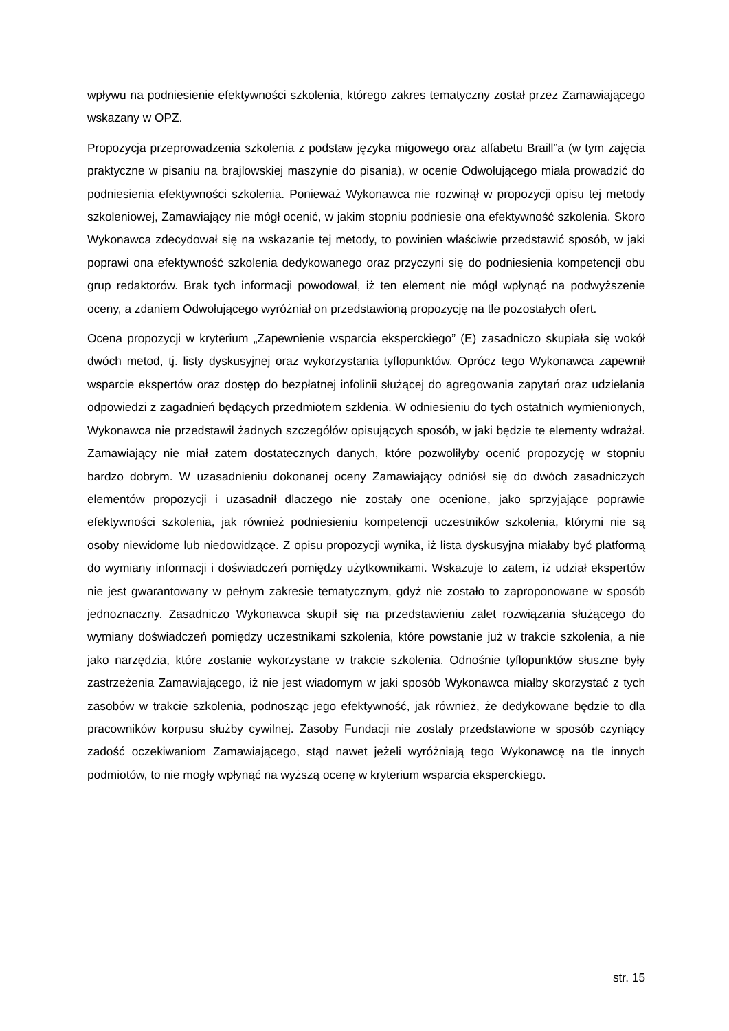wpływu na podniesienie efektywności szkolenia, którego zakres tematyczny został przez Zamawiającego wskazany w OPZ.
Propozycja przeprowadzenia szkolenia z podstaw języka migowego oraz alfabetu Braill”a (w tym zajęcia praktyczne w pisaniu na brajlowskiej maszynie do pisania), w ocenie Odwołującego miała prowadzić do podniesienia efektywności szkolenia. Ponieważ Wykonawca nie rozwinął w propozycji opisu tej metody szkoleniowej, Zamawiający nie mógł ocenić, w jakim stopniu podniesie ona efektywność szkolenia. Skoro Wykonawca zdecydował się na wskazanie tej metody, to powinien właściwie przedstawić sposób, w jaki poprawi ona efektywność szkolenia dedykowanego oraz przyczyni się do podniesienia kompetencji obu grup redaktorów. Brak tych informacji powodował, iż ten element nie mógł wpłynąć na podwyższenie oceny, a zdaniem Odwołującego wyróżniał on przedstawioną propozycję na tle pozostałych ofert.
Ocena propozycji w kryterium „Zapewnienie wsparcia eksperckiego” (E) zasadniczo skupiała się wokół dwóch metod, tj. listy dyskusyjnej oraz wykorzystania tyflopunktów. Oprócz tego Wykonawca zapewnił wsparcie ekspertów oraz dostęp do bezpłatnej infolinii służącej do agregowania zapytań oraz udzielania odpowiedzi z zagadnień będących przedmiotem szklenia. W odniesieniu do tych ostatnich wymienionych, Wykonawca nie przedstawił żadnych szczegółów opisujących sposób, w jaki będzie te elementy wdrażał. Zamawiający nie miał zatem dostatecznych danych, które pozwoliłyby ocenić propozycję w stopniu bardzo dobrym. W uzasadnieniu dokonanej oceny Zamawiający odniósł się do dwóch zasadniczych elementów propozycji i uzasadnił dlaczego nie zostały one ocenione, jako sprzyjające poprawie efektywności szkolenia, jak również podniesieniu kompetencji uczestników szkolenia, którymi nie są osoby niewidome lub niedowidzące. Z opisu propozycji wynika, iż lista dyskusyjna miałaby być platformą do wymiany informacji i doświadczeń pomiędzy użytkownikami. Wskazuje to zatem, iż udział ekspertów nie jest gwarantowany w pełnym zakresie tematycznym, gdyż nie zostało to zaproponowane w sposób jednoznaczny. Zasadniczo Wykonawca skupił się na przedstawieniu zalet rozwiązania służącego do wymiany doświadczeń pomiędzy uczestnikami szkolenia, które powstanie już w trakcie szkolenia, a nie jako narzędzia, które zostanie wykorzystane w trakcie szkolenia. Odnośnie tyflopunktów słuszne były zastrzeżenia Zamawiającego, iż nie jest wiadomym w jaki sposób Wykonawca miałby skorzystać z tych zasobów w trakcie szkolenia, podnosząc jego efektywność, jak również, że dedykowane będzie to dla pracowników korpusu służby cywilnej. Zasoby Fundacji nie zostały przedstawione w sposób czyniący zadość oczekiwaniom Zamawiającego, stąd nawet jeżeli wyróżniają tego Wykonawcę na tle innych podmiotów, to nie mogły wpłynąć na wyższą ocenę w kryterium wsparcia eksperckiego.
str. 15